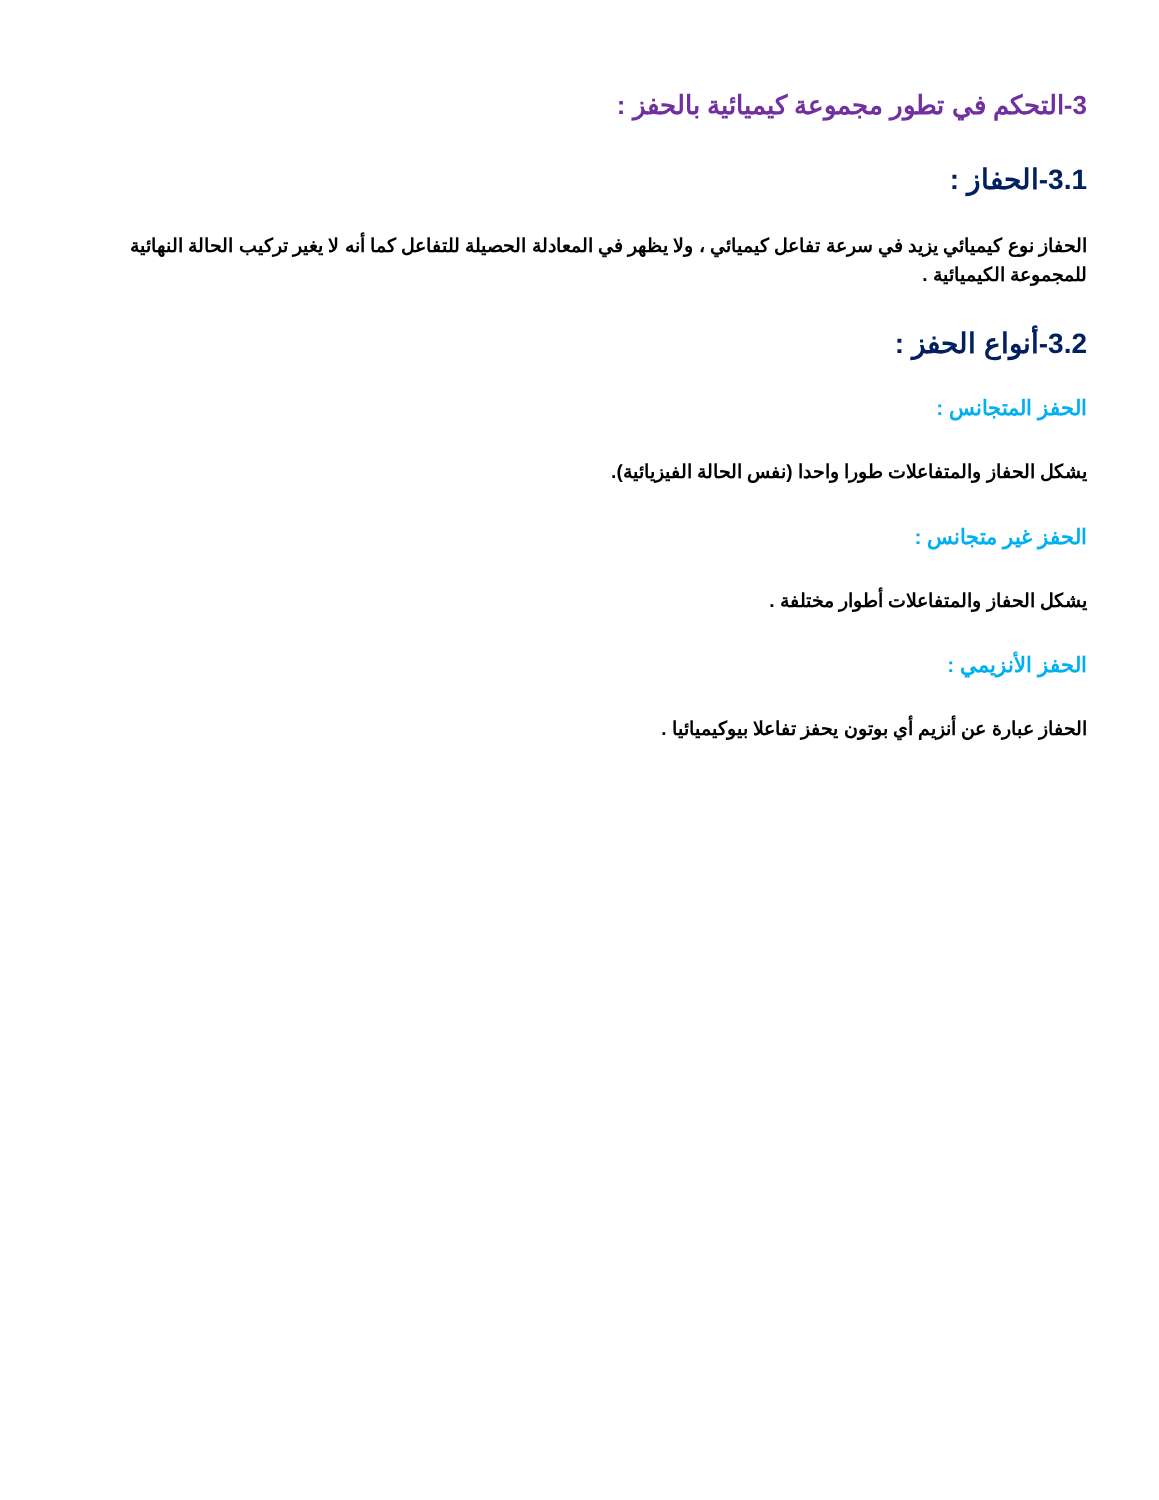3-التحكم في تطور مجموعة كيميائية بالحفز :
3.1-الحفاز :
الحفاز نوع كيميائي يزيد في سرعة تفاعل كيميائي ، ولا يظهر في المعادلة الحصيلة للتفاعل كما أنه لا يغير تركيب الحالة النهائية للمجموعة الكيميائية .
3.2-أنواع الحفز :
الحفز المتجانس :
يشكل الحفاز والمتفاعلات طورا واحدا (نفس الحالة الفيزيائية).
الحفز غير متجانس :
يشكل الحفاز والمتفاعلات أطوار مختلفة .
الحفز الأنزيمي :
الحفاز عبارة عن أنزيم أي بوتون يحفز تفاعلا بيوكيميائيا .